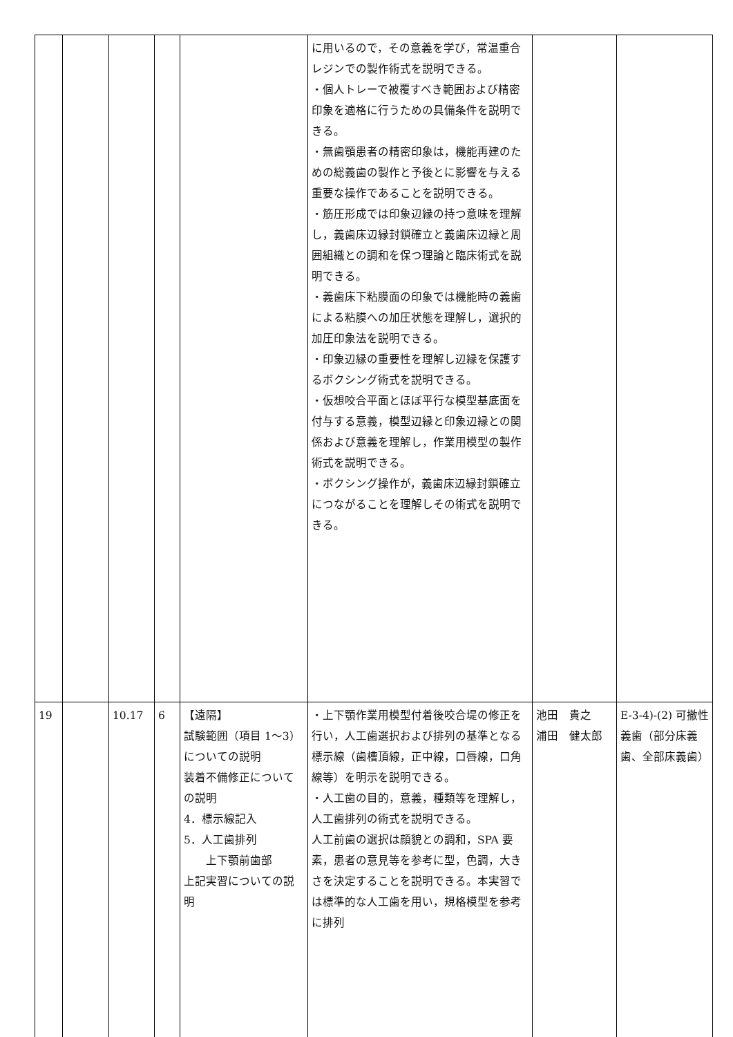| | | | | | に用いるので，その意義を学び，常温重合レジンでの製作術式を説明できる。 ・個人トレーで被覆すべき範囲および精密印象を適格に行うための具備条件を説明できる。 ・無歯顎患者の精密印象は，機能再建のための総義歯の製作と予後とに影響を与える重要な操作であることを説明できる。 ・筋圧形成では印象辺縁の持つ意味を理解し，義歯床辺縁封鎖確立と義歯床辺縁と周囲組織との調和を保つ理論と臨床術式を説明できる。 ・義歯床下粘膜面の印象では機能時の義歯による粘膜への加圧状態を理解し，選択的加圧印象法を説明できる。 ・印象辺縁の重要性を理解し辺縁を保護するボクシング術式を説明できる。 ・仮想咬合平面とほぼ平行な模型基底面を付与する意義，模型辺縁と印象辺縁との関係および意義を理解し，作業用模型の製作術式を説明できる。 ・ボクシング操作が，義歯床辺縁封鎖確立につながることを理解しその術式を説明できる。 | | |
| 19 | | 10.17 | 6 | 【遠隔】 試験範囲（項目 1～3）についての説明 装着不備修正についての説明 4．標示線記入 5．人工歯排列 上下顎前歯部 上記実習についての説明 | ・上下顎作業用模型付着後咬合堤の修正を行い，人工歯選択および排列の基準となる標示線（歯槽頂線，正中線，口唇線，口角線等）を明示を説明できる。 ・人工歯の目的，意義，種類等を理解し，人工歯排列の術式を説明できる。 人工前歯の選択は顔貌との調和，SPA 要素，患者の意見等を参考に型，色調，大きさを決定することを説明できる。本実習では標準的な人工歯を用い，規格模型を参考に排列 | 池田 貴之 浦田 健太郎 | E-3-4)-(2) 可撤性義歯（部分床義歯、全部床義歯） |